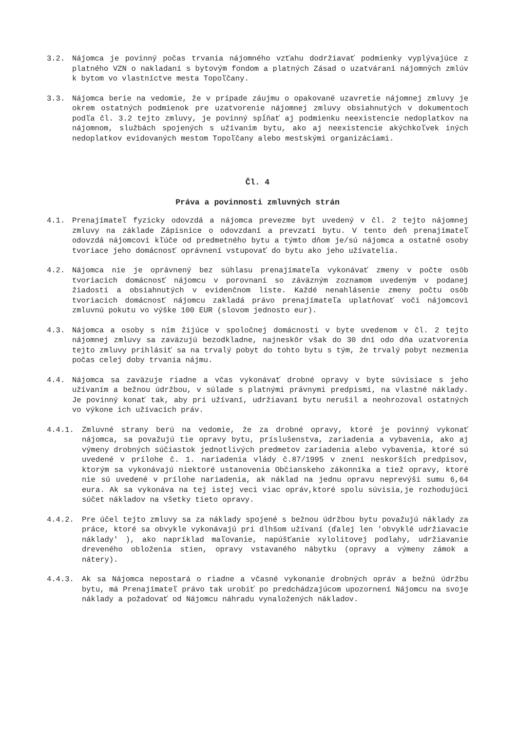3.2. Nájomca je povinný počas trvania nájomného vzťahu dodržiavať podmienky vyplývajúce z platného VZN o nakladaní s bytovým fondom a platných Zásad o uzatváraní nájomných zmlúv k bytom vo vlastníctve mesta Topoľčany.
3.3. Nájomca berie na vedomie, že v prípade záujmu o opakované uzavretie nájomnej zmluvy je okrem ostatných podmienok pre uzatvorenie nájomnej zmluvy obsiahnutých v dokumentoch podľa čl. 3.2 tejto zmluvy, je povinný spĺňať aj podmienku neexistencie nedoplatkov na nájomnom, službách spojených s užívaním bytu, ako aj neexistencie akýchkoľvek iných nedoplatkov evidovaných mestom Topoľčany alebo mestskými organizáciami.
Čl. 4
Práva a povinnosti zmluvných strán
4.1. Prenajímateľ fyzicky odovzdá a nájomca prevezme byt uvedený v čl. 2 tejto nájomnej zmluvy na základe Zápisnice o odovzdaní a prevzatí bytu. V tento deň prenajímateľ odovzdá nájomcovi kľúče od predmetného bytu a týmto dňom je/sú nájomca a ostatné osoby tvoriace jeho domácnosť oprávnení vstupovať do bytu ako jeho užívatelia.
4.2. Nájomca nie je oprávnený bez súhlasu prenajímateľa vykonávať zmeny v počte osôb tvoriacich domácnosť nájomcu v porovnaní so záväzným zoznamom uvedeným v podanej žiadosti a obsiahnutých v evidenčnom liste. Každé nenahlásenie zmeny počtu osôb tvoriacich domácnosť nájomcu zakladá právo prenajímateľa uplatňovať voči nájomcovi zmluvnú pokutu vo výške 100 EUR (slovom jednosto eur).
4.3. Nájomca a osoby s ním žijúce v spoločnej domácnosti v byte uvedenom v čl. 2 tejto nájomnej zmluvy sa zaväzujú bezodkladne, najneskôr však do 30 dní odo dňa uzatvorenia tejto zmluvy prihlásiť sa na trvalý pobyt do tohto bytu s tým, že trvalý pobyt nezmenia počas celej doby trvania nájmu.
4.4. Nájomca sa zaväzuje riadne a včas vykonávať drobné opravy v byte súvisiace s jeho užívaním a bežnou údržbou, v súlade s platnými právnymi predpismi, na vlastné náklady. Je povinný konať tak, aby pri užívaní, udržiavaní bytu nerušil a neohrozoval ostatných vo výkone ich užívacích práv.
4.4.1. Zmluvné strany berú na vedomie, že za drobné opravy, ktoré je povinný vykonať nájomca, sa považujú tie opravy bytu, príslušenstva, zariadenia a vybavenia, ako aj výmeny drobných súčiastok jednotlivých predmetov zariadenia alebo vybavenia, ktoré sú uvedené v prílohe č. 1. nariadenia vlády č.87/1995 v znení neskorších predpisov, ktorým sa vykonávajú niektoré ustanovenia Občianskeho zákonníka a tiež opravy, ktoré nie sú uvedené v prílohe nariadenia, ak náklad na jednu opravu neprevýši sumu 6,64 eura. Ak sa vykonáva na tej istej veci viac opráv,ktoré spolu súvisia,je rozhodujúci súčet nákladov na všetky tieto opravy.
4.4.2. Pre účel tejto zmluvy sa za náklady spojené s bežnou údržbou bytu považujú náklady za práce, ktoré sa obvykle vykonávajú pri dlhšom užívaní (ďalej len 'obvyklé udržiavacie náklady' ), ako napríklad maľovanie, napúšťanie xylolitovej podlahy, udržiavanie dreveného obloženia stien, opravy vstavaného nábytku (opravy a výmeny zámok a nátery).
4.4.3. Ak sa Nájomca nepostará o riadne a včasné vykonanie drobných opráv a bežnú údržbu bytu, má Prenajímateľ právo tak urobiť po predchádzajúcom upozornení Nájomcu na svoje náklady a požadovať od Nájomcu náhradu vynaložených nákladov.